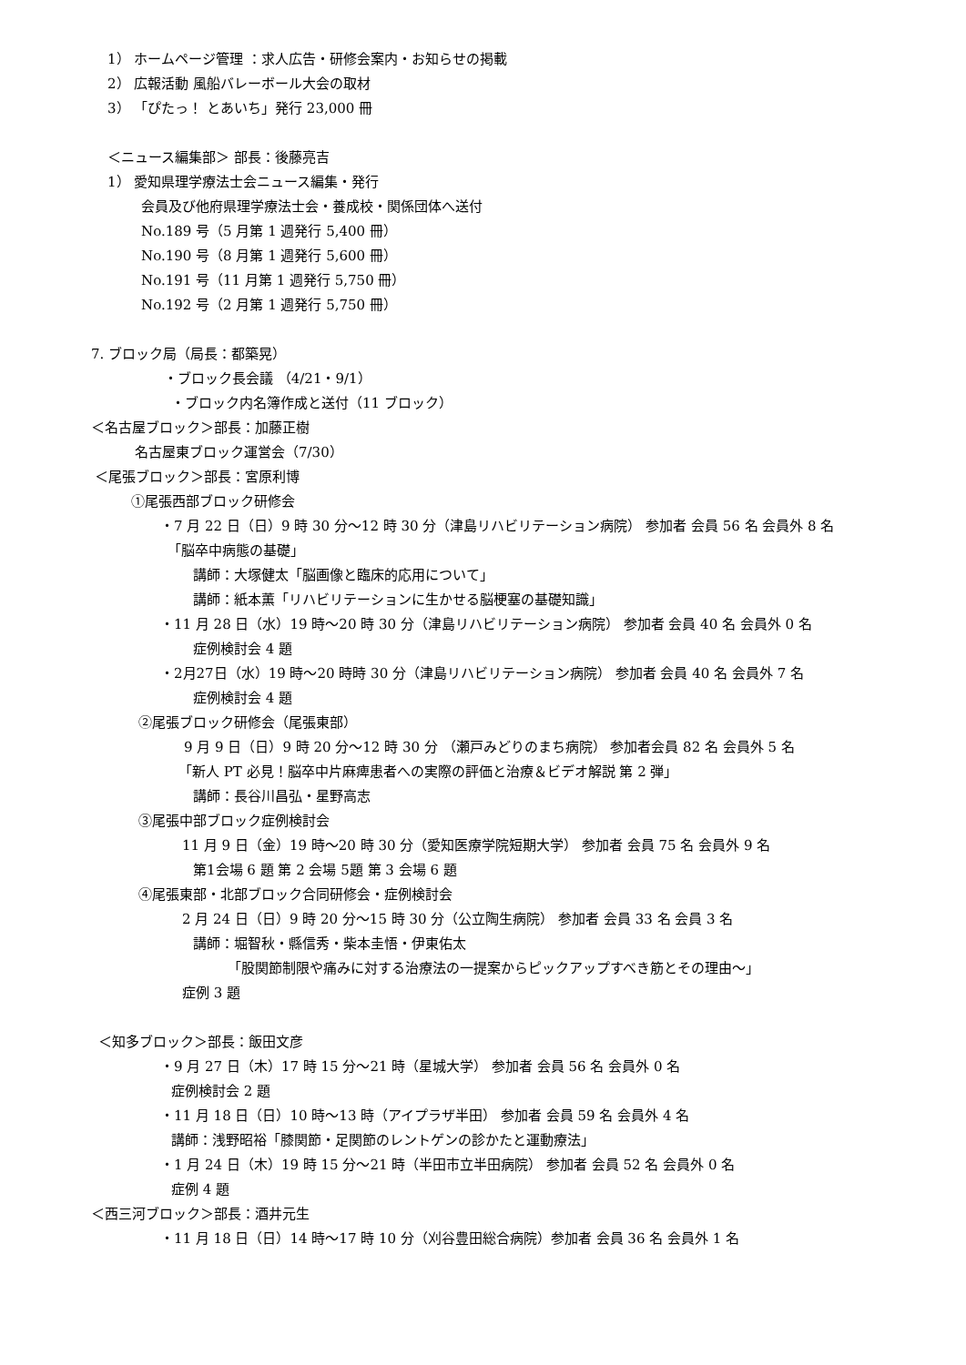1） ホームページ管理 ：求人広告・研修会案内・お知らせの掲載
2） 広報活動 風船バレーボール大会の取材
3） 「ぴたっ！ とあいち」発行 23,000 冊
＜ニュース編集部＞ 部長：後藤亮吉
1） 愛知県理学療法士会ニュース編集・発行
会員及び他府県理学療法士会・養成校・関係団体へ送付
No.189 号（5 月第 1 週発行 5,400 冊）
No.190 号（8 月第 1 週発行 5,600 冊）
No.191 号（11 月第 1 週発行 5,750 冊）
No.192 号（2 月第 1 週発行 5,750 冊）
7. ブロック局（局長：都築晃）
・ブロック長会議 （4/21・9/1）
・ブロック内名簿作成と送付（11 ブロック）
＜名古屋ブロック＞部長：加藤正樹
名古屋東ブロック運営会（7/30）
＜尾張ブロック＞部長：宮原利博
①尾張西部ブロック研修会
・7 月 22 日（日）9 時 30 分～12 時 30 分（津島リハビリテーション病院） 参加者 会員 56 名 会員外 8 名
「脳卒中病態の基礎」
講師：大塚健太「脳画像と臨床的応用について」
講師：紙本薫「リハビリテーションに生かせる脳梗塞の基礎知識」
・11 月 28 日（水）19 時～20 時 30 分（津島リハビリテーション病院） 参加者 会員 40 名 会員外 0 名
症例検討会 4 題
・2月27日（水）19 時～20 時時 30 分（津島リハビリテーション病院） 参加者 会員 40 名 会員外 7 名
症例検討会 4 題
②尾張ブロック研修会（尾張東部）
9 月 9 日（日）9 時 20 分～12 時 30 分 （瀬戸みどりのまち病院） 参加者会員 82 名 会員外 5 名
「新人 PT 必見！脳卒中片麻痺患者への実際の評価と治療＆ビデオ解説 第 2 弾」
講師：長谷川昌弘・星野高志
③尾張中部ブロック症例検討会
11 月 9 日（金）19 時～20 時 30 分（愛知医療学院短期大学） 参加者 会員 75 名 会員外 9 名
第1会場 6 題 第 2 会場 5題 第 3 会場 6 題
④尾張東部・北部ブロック合同研修会・症例検討会
2 月 24 日（日）9 時 20 分～15 時 30 分（公立陶生病院） 参加者 会員 33 名 会員 3 名
講師：堀智秋・縣信秀・柴本圭悟・伊東佑太
「股関節制限や痛みに対する治療法の一提案からピックアップすべき筋とその理由～」
症例 3 題
＜知多ブロック＞部長：飯田文彦
・9 月 27 日（木）17 時 15 分～21 時（星城大学） 参加者 会員 56 名 会員外 0 名
症例検討会 2 題
・11 月 18 日（日）10 時～13 時（アイプラザ半田） 参加者 会員 59 名 会員外 4 名
講師：浅野昭裕「膝関節・足関節のレントゲンの診かたと運動療法」
・1 月 24 日（木）19 時 15 分～21 時（半田市立半田病院） 参加者 会員 52 名 会員外 0 名
症例 4 題
＜西三河ブロック＞部長：酒井元生
・11 月 18 日（日）14 時～17 時 10 分（刈谷豊田総合病院）参加者 会員 36 名 会員外 1 名